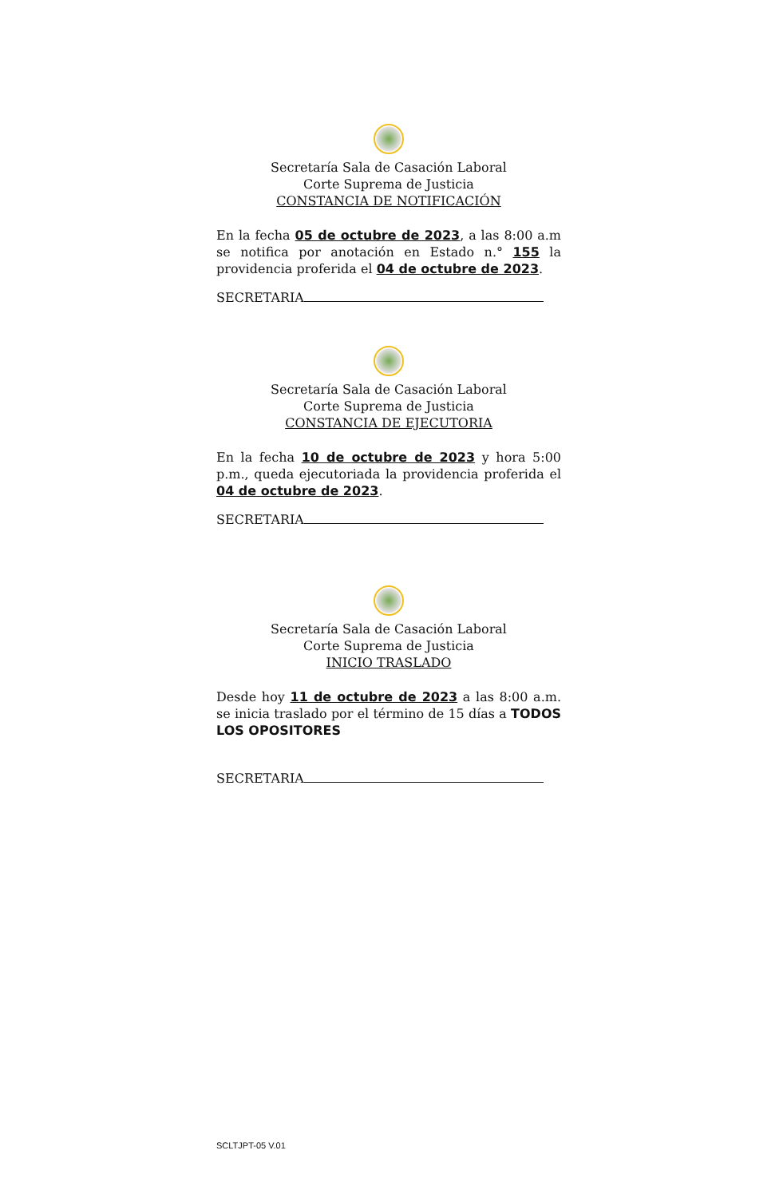Secretaría Sala de Casación Laboral
Corte Suprema de Justicia
CONSTANCIA DE NOTIFICACIÓN
En la fecha 05 de octubre de 2023, a las 8:00 a.m se notifica por anotación en Estado n.° 155 la providencia proferida el 04 de octubre de 2023.
SECRETARIA
Secretaría Sala de Casación Laboral
Corte Suprema de Justicia
CONSTANCIA DE EJECUTORIA
En la fecha 10 de octubre de 2023 y hora 5:00 p.m., queda ejecutoriada la providencia proferida el 04 de octubre de 2023.
SECRETARIA
Secretaría Sala de Casación Laboral
Corte Suprema de Justicia
INICIO TRASLADO
Desde hoy 11 de octubre de 2023 a las 8:00 a.m. se inicia traslado por el término de 15 días a TODOS LOS OPOSITORES
SECRETARIA
SCLTJPT-05 V.01